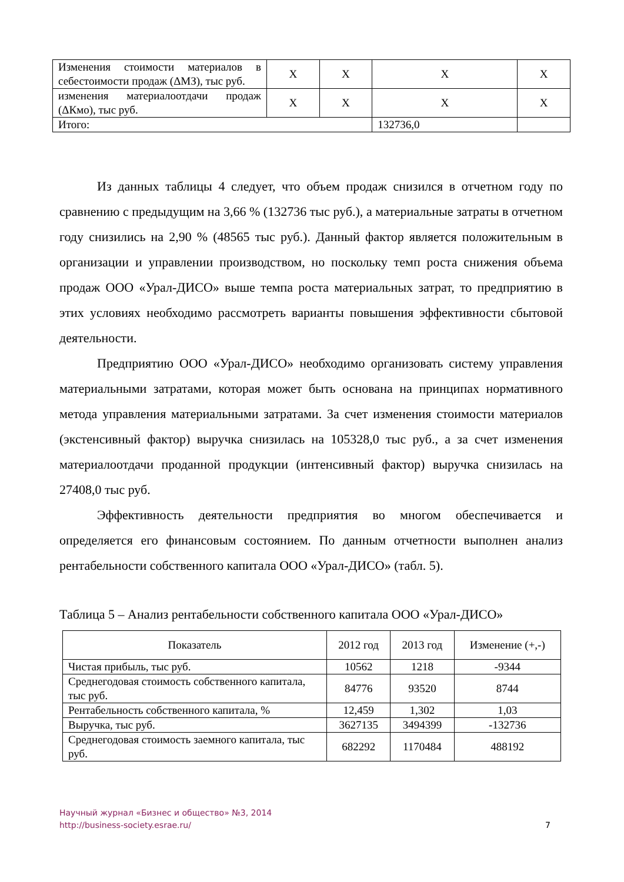| Изменения стоимости материалов в себестоимости продаж (ΔМЗ), тыс руб. | X | X | X | X |
| изменения материалоотдачи продаж (ΔКмо), тыс руб. | X | X | X | X |
| Итого: | | | 132736,0 | |
Из данных таблицы 4 следует, что объем продаж снизился в отчетном году по сравнению с предыдущим на 3,66 % (132736 тыс руб.), а материальные затраты в отчетном году снизились на 2,90 % (48565 тыс руб.). Данный фактор является положительным в организации и управлении производством, но поскольку темп роста снижения объема продаж ООО «Урал-ДИСО» выше темпа роста материальных затрат, то предприятию в этих условиях необходимо рассмотреть варианты повышения эффективности сбытовой деятельности.
Предприятию ООО «Урал-ДИСО» необходимо организовать систему управления материальными затратами, которая может быть основана на принципах нормативного метода управления материальными затратами. За счет изменения стоимости материалов (экстенсивный фактор) выручка снизилась на 105328,0 тыс руб., а за счет изменения материалоотдачи проданной продукции (интенсивный фактор) выручка снизилась на 27408,0 тыс руб.
Эффективность деятельности предприятия во многом обеспечивается и определяется его финансовым состоянием. По данным отчетности выполнен анализ рентабельности собственного капитала ООО «Урал-ДИСО» (табл. 5).
Таблица 5 – Анализ рентабельности собственного капитала ООО «Урал-ДИСО»
| Показатель | 2012 год | 2013 год | Изменение (+,-) |
| --- | --- | --- | --- |
| Чистая прибыль, тыс руб. | 10562 | 1218 | -9344 |
| Среднегодовая стоимость собственного капитала, тыс руб. | 84776 | 93520 | 8744 |
| Рентабельность собственного капитала, % | 12,459 | 1,302 | 1,03 |
| Выручка, тыс руб. | 3627135 | 3494399 | -132736 |
| Среднегодовая стоимость заемного капитала, тыс руб. | 682292 | 1170484 | 488192 |
7 Научный журнал «Бизнес и общество» №3, 2014
http://business-society.esrae.ru/